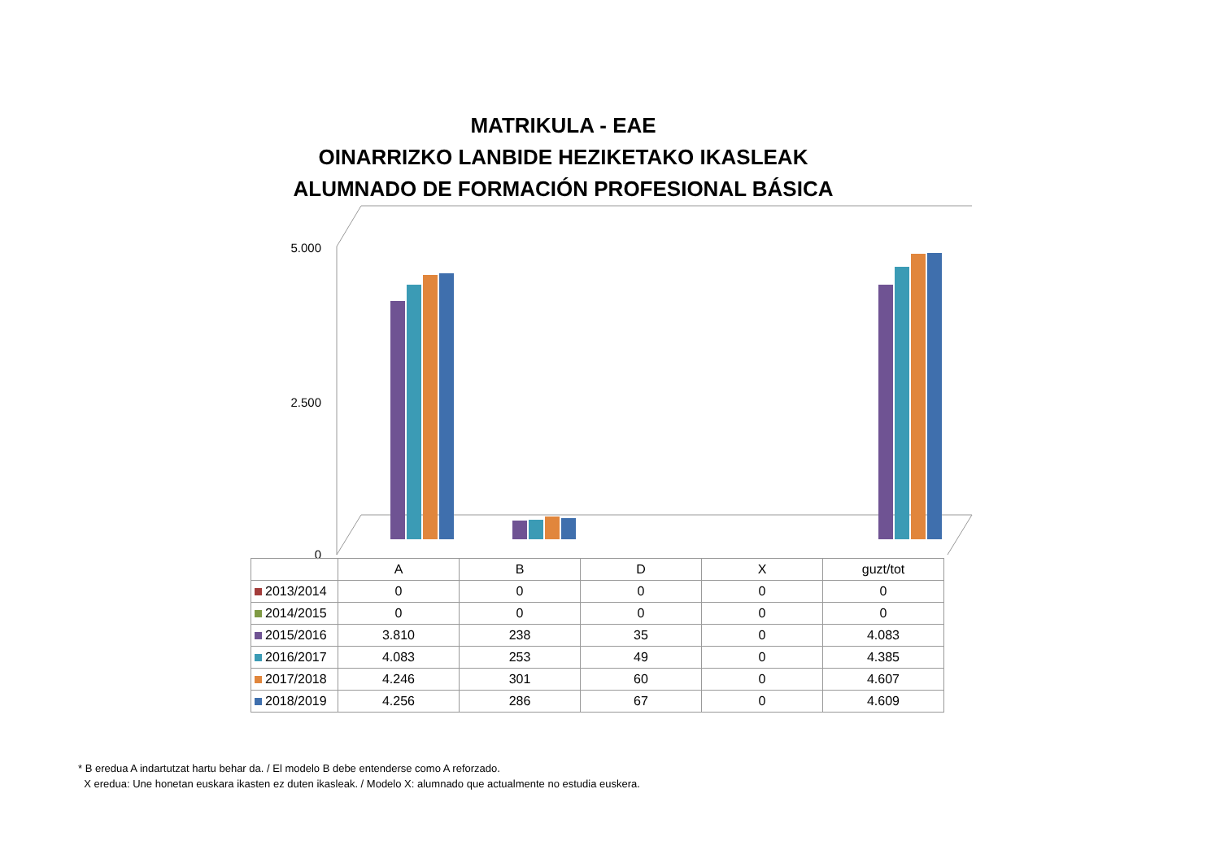MATRIKULA - EAE
OINARRIZKO LANBIDE HEZIKETAKO IKASLEAK
ALUMNADO DE FORMACIÓN PROFESIONAL BÁSICA
0
5.000
2.500
| | A | B | D | X | guzt/tot |
| --- | --- | --- | --- | --- | --- |
| 2013/2014 | 0 | 0 | 0 | 0 | 0 |
| 2014/2015 | 0 | 0 | 0 | 0 | 0 |
| 2015/2016 | 3.810 | 238 | 35 | 0 | 4.083 |
| 2016/2017 | 4.083 | 253 | 49 | 0 | 4.385 |
| 2017/2018 | 4.246 | 301 | 60 | 0 | 4.607 |
| 2018/2019 | 4.256 | 286 | 67 | 0 | 4.609 |
* B eredua A indartutzat hartu behar da. / El modelo B debe entenderse como A reforzado.
X eredua: Une honetan euskara ikasten ez duten ikasleak. / Modelo X: alumnado que actualmente no estudia euskera.